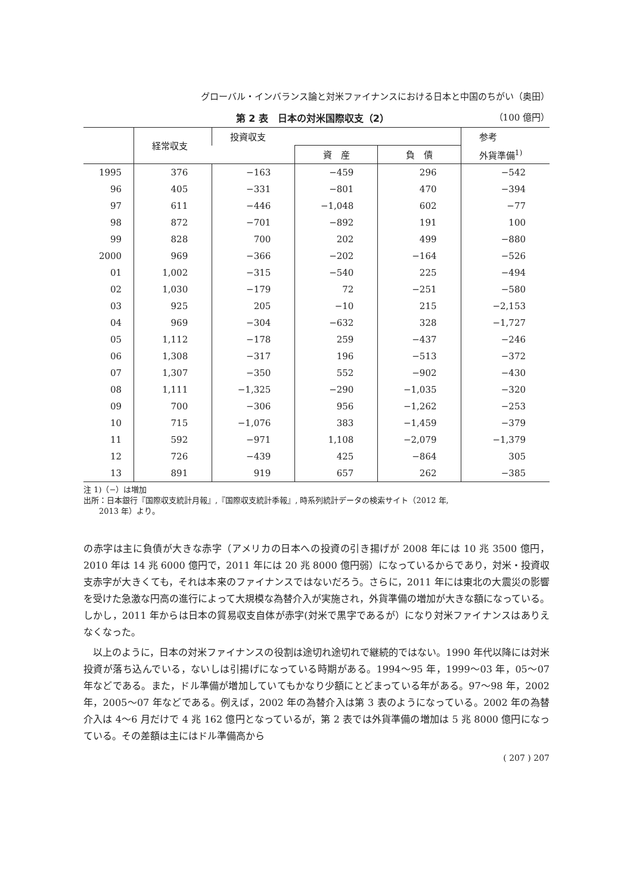グローバル・インバランス論と対米ファイナンスにおける日本と中国のちがい（奥田）
第 2 表　日本の対米国際収支（2） （100 億円）
| | 経常収支 | 投資収支 | | | 参考 |
| --- | --- | --- | --- | --- | --- |
| | | | 資 産 | 負 債 | 外貨準備<sup>1)</sup> |
| 1995 | 376 | −163 | −459 | 296 | −542 |
| 96 | 405 | −331 | −801 | 470 | −394 |
| 97 | 611 | −446 | −1,048 | 602 | −77 |
| 98 | 872 | −701 | −892 | 191 | 100 |
| 99 | 828 | 700 | 202 | 499 | −880 |
| 2000 | 969 | −366 | −202 | −164 | −526 |
| 01 | 1,002 | −315 | −540 | 225 | −494 |
| 02 | 1,030 | −179 | 72 | −251 | −580 |
| 03 | 925 | 205 | −10 | 215 | −2,153 |
| 04 | 969 | −304 | −632 | 328 | −1,727 |
| 05 | 1,112 | −178 | 259 | −437 | −246 |
| 06 | 1,308 | −317 | 196 | −513 | −372 |
| 07 | 1,307 | −350 | 552 | −902 | −430 |
| 08 | 1,111 | −1,325 | −290 | −1,035 | −320 |
| 09 | 700 | −306 | 956 | −1,262 | −253 |
| 10 | 715 | −1,076 | 383 | −1,459 | −379 |
| 11 | 592 | −971 | 1,108 | −2,079 | −1,379 |
| 12 | 726 | −439 | 425 | −864 | 305 |
| 13 | 891 | 919 | 657 | 262 | −385 |
注 1)（−）は増加
出所：日本銀行『国際収支統計月報』,『国際収支統計季報』, 時系列統計データの検索サイト（2012 年,
  2013 年）より。
の赤字は主に負債が大きな赤字（アメリカの日本への投資の引き揚げが 2008 年には 10 兆 3500 億円，2010 年は 14 兆 6000 億円で，2011 年には 20 兆 8000 億円弱）になっているからであり，対米・投資収支赤字が大きくても，それは本来のファイナンスではないだろう。さらに，2011 年には東北の大震災の影響を受けた急激な円高の進行によって大規模な為替介入が実施され，外貨準備の増加が大きな額になっている。しかし，2011 年からは日本の貿易収支自体が赤字(対米で黒字であるが）になり対米ファイナンスはありえなくなった。
 以上のように，日本の対米ファイナンスの役割は途切れ途切れで継続的ではない。1990 年代以降には対米投資が落ち込んでいる，ないしは引揚げになっている時期がある。1994〜95 年，1999〜03 年，05〜07 年などである。また，ドル準備が増加していてもかなり少額にとどまっている年がある。97〜98 年，2002 年，2005〜07 年などである。例えば，2002 年の為替介入は第 3 表のようになっている。2002 年の為替介入は 4〜6 月だけで 4 兆 162 億円となっているが，第 2 表では外貨準備の増加は 5 兆 8000 億円になっている。その差額は主にはドル準備高から
( 207 ) 207